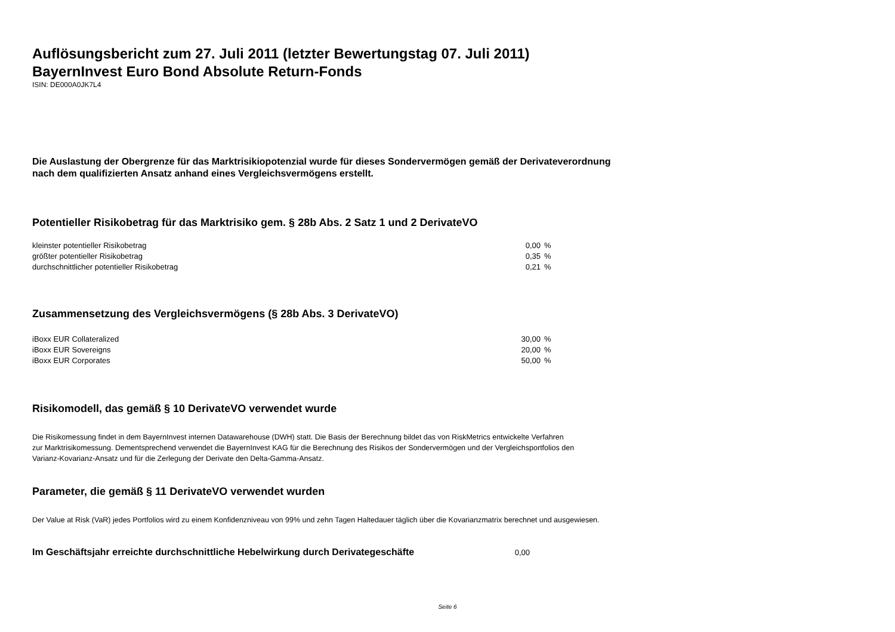Auflösungsbericht zum 27. Juli 2011 (letzter Bewertungstag 07. Juli 2011)
BayernInvest Euro Bond Absolute Return-Fonds
ISIN: DE000A0JK7L4
Die Auslastung der Obergrenze für das Marktrisikiopotenzial wurde für dieses Sondervermögen gemäß der Derivateverordnung
nach dem qualifizierten Ansatz anhand eines Vergleichsvermögens erstellt.
Potentieller Risikobetrag für das Marktrisiko gem. § 28b Abs. 2 Satz 1 und 2 DerivateVO
| kleinster potentieller Risikobetrag | 0,00 | % |
| größter potentieller Risikobetrag | 0,35 | % |
| durchschnittlicher potentieller Risikobetrag | 0,21 | % |
Zusammensetzung des Vergleichsvermögens (§ 28b Abs. 3 DerivateVO)
| iBoxx EUR Collateralized | 30,00 | % |
| iBoxx EUR Sovereigns | 20,00 | % |
| iBoxx EUR Corporates | 50,00 | % |
Risikomodell, das gemäß § 10 DerivateVO verwendet wurde
Die Risikomessung findet in dem BayernInvest internen Datawarehouse (DWH) statt. Die Basis der Berechnung bildet das von RiskMetrics entwickelte Verfahren
zur Marktrisikomessung. Dementsprechend verwendet die BayernInvest KAG für die Berechnung des Risikos der Sondervermögen und der Vergleichsportfolios den
Varianz-Kovarianz-Ansatz und für die Zerlegung der Derivate den Delta-Gamma-Ansatz.
Parameter, die gemäß § 11 DerivateVO verwendet wurden
Der Value at Risk (VaR) jedes Portfolios wird zu einem Konfidenzniveau von 99% und zehn Tagen Haltedauer täglich über die Kovarianzmatrix berechnet und ausgewiesen.
| Im Geschäftsjahr erreichte durchschnittliche Hebelwirkung durch Derivategeschäfte | 0,00 |
Seite 6